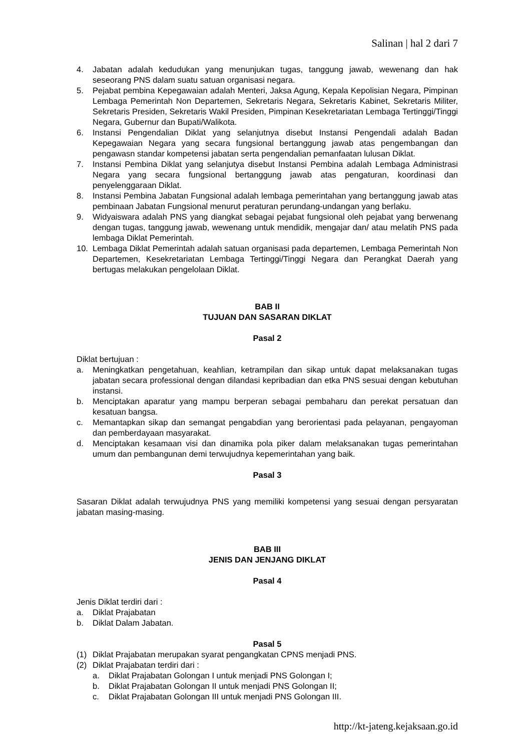Salinan | hal 2 dari 7
4. Jabatan adalah kedudukan yang menunjukan tugas, tanggung jawab, wewenang dan hak seseorang PNS dalam suatu satuan organisasi negara.
5. Pejabat pembina Kepegawaian adalah Menteri, Jaksa Agung, Kepala Kepolisian Negara, Pimpinan Lembaga Pemerintah Non Departemen, Sekretaris Negara, Sekretaris Kabinet, Sekretaris Militer, Sekretaris Presiden, Sekretaris Wakil Presiden, Pimpinan Kesekretariatan Lembaga Tertinggi/Tinggi Negara, Gubernur dan Bupati/Walikota.
6. Instansi Pengendalian Diklat yang selanjutnya disebut Instansi Pengendali adalah Badan Kepegawaian Negara yang secara fungsional bertanggung jawab atas pengembangan dan pengawasn standar kompetensi jabatan serta pengendalian pemanfaatan lulusan Diklat.
7. Instansi Pembina Diklat yang selanjutya disebut Instansi Pembina adalah Lembaga Administrasi Negara yang secara fungsional bertanggung jawab atas pengaturan, koordinasi dan penyelenggaraan Diklat.
8. Instansi Pembina Jabatan Fungsional adalah lembaga pemerintahan yang bertanggung jawab atas pembinaan Jabatan Fungsional menurut peraturan perundang-undangan yang berlaku.
9. Widyaiswara adalah PNS yang diangkat sebagai pejabat fungsional oleh pejabat yang berwenang dengan tugas, tanggung jawab, wewenang untuk mendidik, mengajar dan/ atau melatih PNS pada lembaga Diklat Pemerintah.
10. Lembaga Diklat Pemerintah adalah satuan organisasi pada departemen, Lembaga Pemerintah Non Departemen, Kesekretariatan Lembaga Tertinggi/Tinggi Negara dan Perangkat Daerah yang bertugas melakukan pengelolaan Diklat.
BAB II
TUJUAN DAN SASARAN DIKLAT
Pasal 2
Diklat bertujuan :
a. Meningkatkan pengetahuan, keahlian, ketrampilan dan sikap untuk dapat melaksanakan tugas jabatan secara professional dengan dilandasi kepribadian dan etka PNS sesuai dengan kebutuhan instansi.
b. Menciptakan aparatur yang mampu berperan sebagai pembaharu dan perekat persatuan dan kesatuan bangsa.
c. Memantapkan sikap dan semangat pengabdian yang berorientasi pada pelayanan, pengayoman dan pemberdayaan masyarakat.
d. Menciptakan kesamaan visi dan dinamika pola piker dalam melaksanakan tugas pemerintahan umum dan pembangunan demi terwujudnya kepemerintahan yang baik.
Pasal 3
Sasaran Diklat adalah terwujudnya PNS yang memiliki kompetensi yang sesuai dengan persyaratan jabatan masing-masing.
BAB III
JENIS DAN JENJANG DIKLAT
Pasal 4
Jenis Diklat terdiri dari :
a. Diklat Prajabatan
b. Diklat Dalam Jabatan.
Pasal 5
(1) Diklat Prajabatan merupakan syarat pengangkatan CPNS menjadi PNS.
(2) Diklat Prajabatan terdiri dari :
a. Diklat Prajabatan Golongan I untuk menjadi PNS Golongan I;
b. Diklat Prajabatan Golongan II untuk menjadi PNS Golongan II;
c. Diklat Prajabatan Golongan III untuk menjadi PNS Golongan III.
http://kt-jateng.kejaksaan.go.id